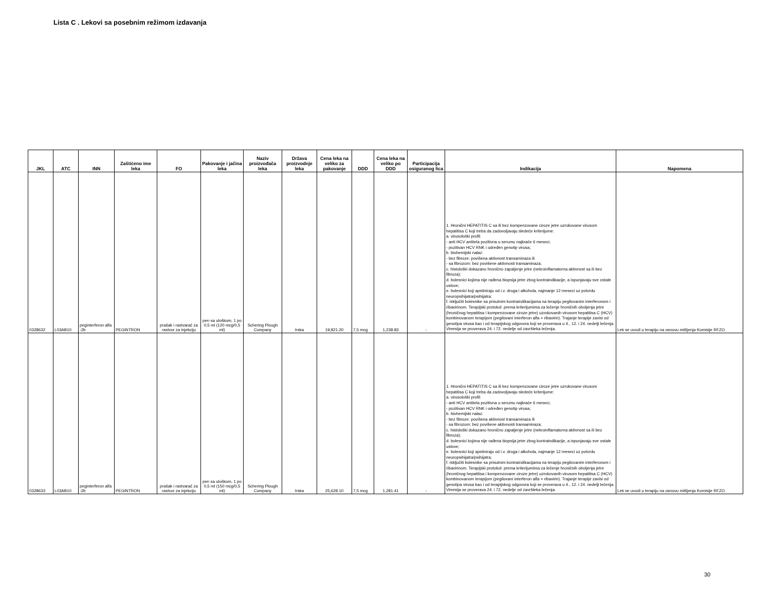Lista C . Lekovi sa posebnim režimom izdavanja
| JKL | ATC | INN | Zaštićeno ime leka | FO | Pakovanje i jačina leka | Naziv proizvođača leka | Država proizvodnje leka | Cena leka na veliko za pakovanje | DDD | Cena leka na veliko po DDD | Participacija osiguranog lica | Indikacija | Napomena |
| --- | --- | --- | --- | --- | --- | --- | --- | --- | --- | --- | --- | --- | --- |
| 0328632 | L03AB10 | peginterferon alfa -2b | PEGINTRON | prašak i rastvarač za rastvor za injekciju | pen sa uloškom, 1 po 0,5 ml (120 mcg/0,5 ml) | Schering Plough Company | Irska | 19,821.20 | 7,5 mcg | 1,238.83 | - | 1. Hronični HEPATITIS C sa ili bez kompenzovane ciroze jetre uzrokovane virusom hepatitisa C koji treba da zadovoljavaju sledeće kriterijume: a. virusološki profil: - anti HCV antitela pozitivna u serumu najkraće 6 meseci, - pozitivan HCV RNK i određen genotip virusa; b. biohemijski nalaz: - bez fibroze: povišena aktivnost transaminaza ili - sa fibrozom: bez povišene aktivnosti transaminaza; c. histološki dokazano hronično zapaljenje jetre (nekroinflamatorna aktivnost sa ili bez fibroza); d. bolesnici kojima nije rađena biopsija jetre zbog kontraindikacije, a ispunjavaju sve ostale uslove; e. bolesnici koji apstiniraju od i.v. droga i alkohola, najmanje 12 meseci uz potvrdu neuropsihijatra/psihijatra; f. isključiti bolesnike sa prisutnim kontraindikacijama na terapiju pegilovanim interferonom i ribavirinom. Terapijski protokol: prema kriterijumima za lečenje hroničnih oboljenja jetre (hroničnog hepatitisa i kompenzovane ciroze jetre) uzrokovanih virusom hepatitisa C (HCV) kombinovanom terapijom (pegilovani interferon alfa + ribavirin). Trajanje terapije zavisi od genotipa virusa kao i od terapijskog odgovora koji se proverava u 4., 12. i 24. nedelji lečenja. Viremija se proverava 24. i 72. nedelje od završteka lečenja. | Lek se uvodi u terapiju na osnovu mišljenja Komisije RFZO. |
| 0328633 | L03AB10 | peginterferon alfa -2b | PEGINTRON | prašak i rastvarač za rastvor za injekciju | pen sa uloškom, 1 po 0,5 ml (150 mcg/0,5 ml) | Schering Plough Company | Irska | 25,628.10 | 7,5 mcg | 1,281.41 | - | 1. Hronični HEPATITIS C sa ili bez kompenzovane ciroze jetre uzrokovane virusom hepatitisa C koji treba da zadovoljavaju sledeće kriterijume: a. virusološki profil: - anti HCV antitela pozitivna u serumu najkraće 6 meseci, - pozitivan HCV RNK i određen genotip virusa; b. biohemijski nalaz: - bez fibroze: povišena aktivnost transaminaza ili - sa fibrozom: bez povišene aktivnosti transaminaza; c. histološki dokazano hronično zapaljenje jetre (nekroinflamatorna aktivnost sa ili bez fibroza); d. bolesnici kojima nije rađena biopsija jetre zbog kontraindikacije, a ispunjavaju sve ostale uslove; e. bolesnici koji apstiniraju od i.v. droga i alkohola, najmanje 12 meseci uz potvrdu neuropsihijatra/psihijatra; f. isključiti bolesnike sa prisutnim kontraindikacijama na terapiju pegilovanim interferonom i ribavirinom. Terapijski protokol: prema kriterijumima za lečenje hroničnih oboljenja jetre (hroničnog hepatitisa i kompenzovane ciroze jetre) uzrokovanih virusom hepatitisa C (HCV) kombinovanom terapijom (pegilovani interferon alfa + ribavirin). Trajanje terapije zavisi od genotipa virusa kao i od terapijskog odgovora koji se proverava u 4., 12. i 24. nedelji lečenja. Viremija se proverava 24. i 72. nedelje od završteka lečenja. | Lek se uvodi u terapiju na osnovu mišljenja Komisije RFZO. |
30